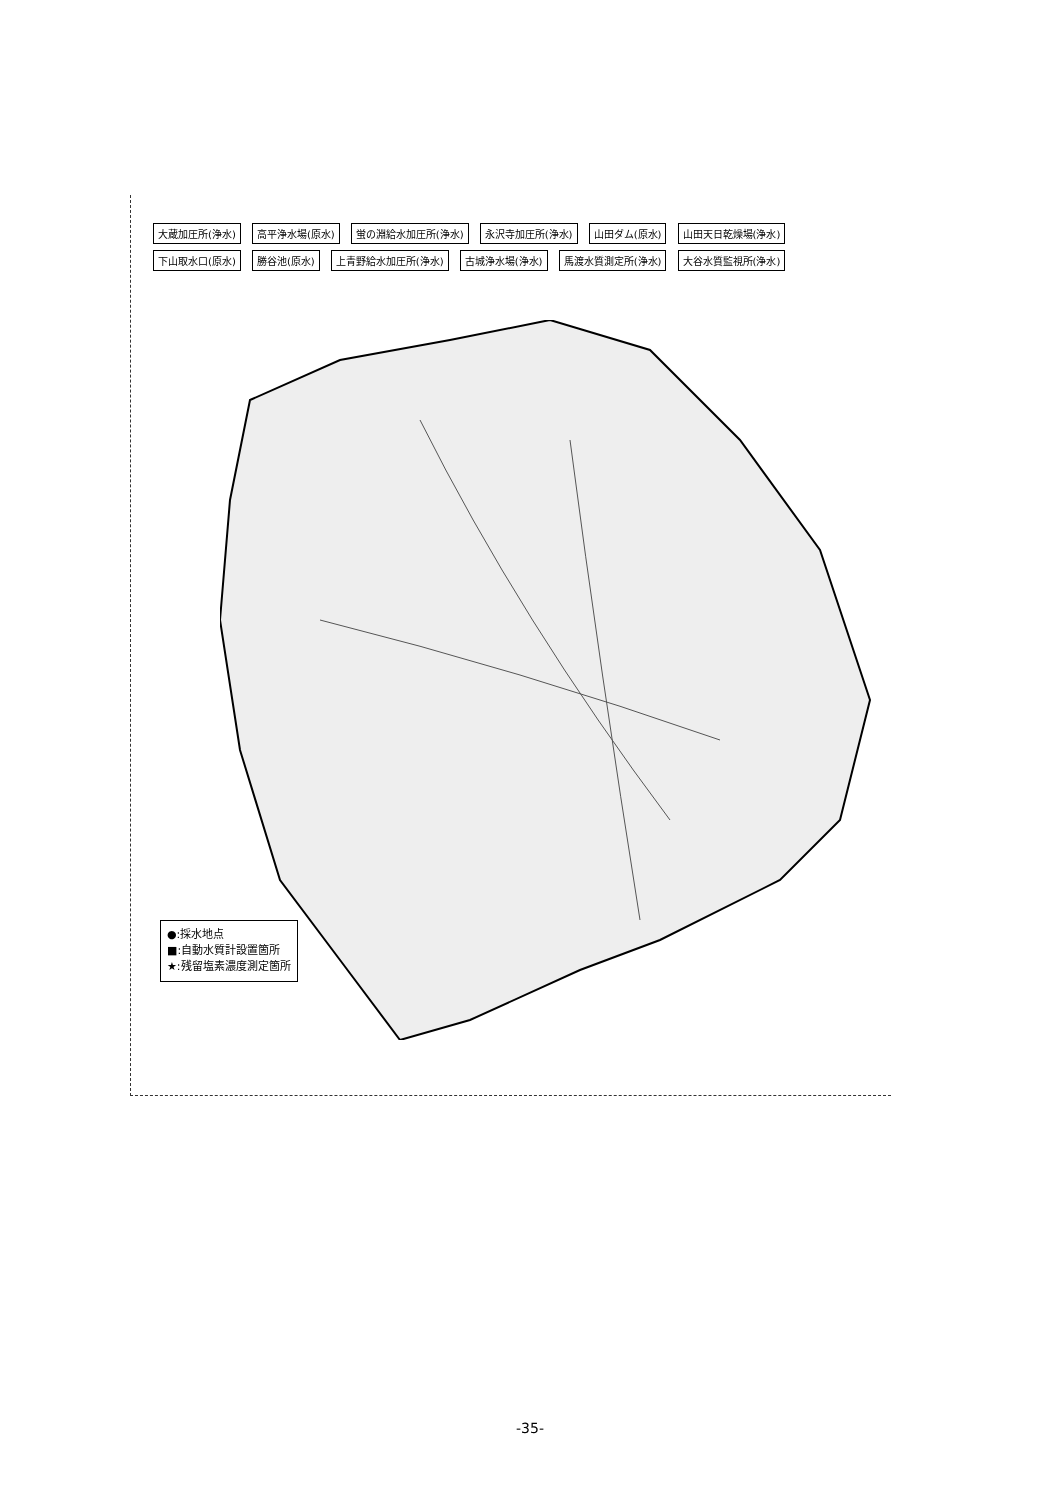大蔵加圧所(浄水) 高平浄水場(原水) 蛍の淵給水加圧所(浄水) 永沢寺加圧所(浄水) 山田ダム(原水) 山田天日乾燥場(浄水) 下山取水口(原水) 勝谷池(原水) 上青野給水加圧所(浄水) 古城浄水場(浄水) 馬渡水質測定所(浄水) 大谷水質監視所(浄水)
●:採水地点
■:自動水質計設置箇所
★:残留塩素濃度測定箇所
-35-